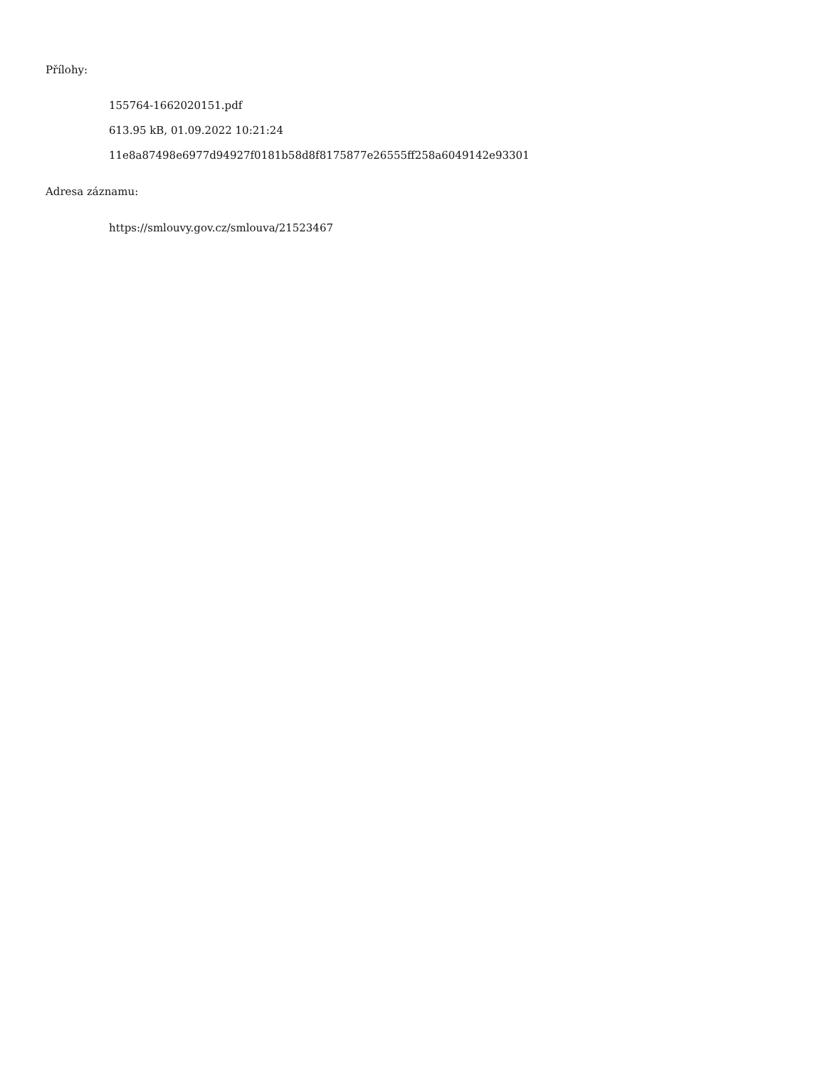Přílohy:
155764-1662020151.pdf
613.95 kB, 01.09.2022 10:21:24
11e8a87498e6977d94927f0181b58d8f8175877e26555ff258a6049142e93301
Adresa záznamu:
https://smlouvy.gov.cz/smlouva/21523467